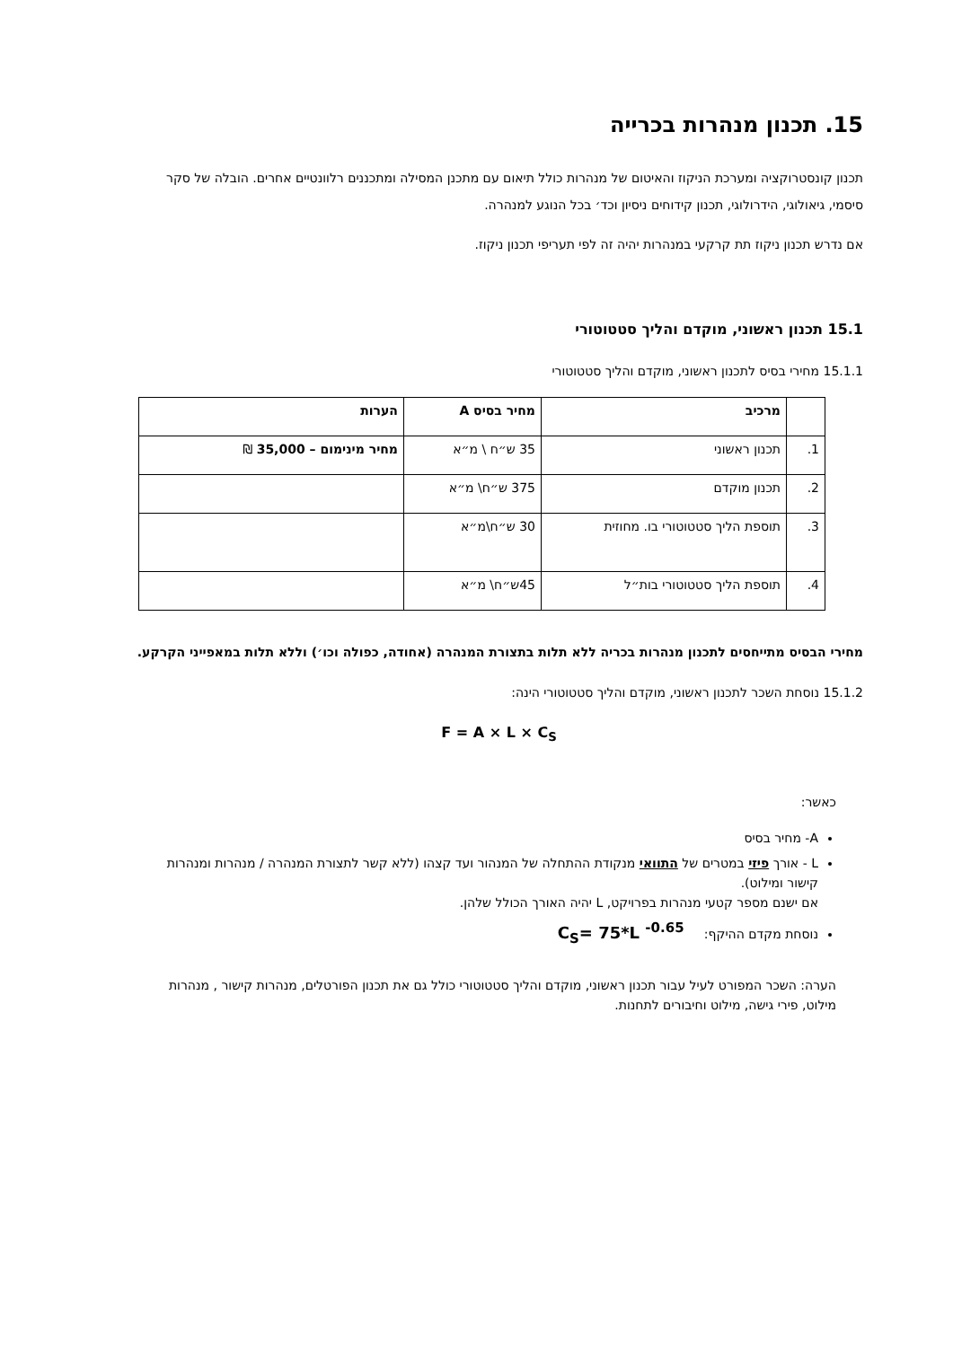15. תכנון מנהרות בכרייה
תכנון קונסטרוקציה ומערכת הניקוז והאיטום של מנהרות כולל תיאום עם מתכנן המסילה ומתכננים רלוונטיים אחרים. הובלה של סקר סיסמי, גיאולוגי, הידרולוגי, תכנון קידוחים ניסיון וכד׳ בכל הנוגע למנהרה.
אם נדרש תכנון ניקוז תת קרקעי במנהרות יהיה זה לפי תעריפי תכנון ניקוז.
15.1 תכנון ראשוני, מוקדם והליך סטטוטורי
15.1.1 מחירי בסיס לתכנון ראשוני, מוקדם והליך סטטוטורי
| | מרכיב | מחיר בסיס A | הערות |
| --- | --- | --- | --- |
| 1. | תכנון ראשוני | 35 ש״ח \ מ״א | מחיר מינימום – 35,000 ₪ |
| 2. | תכנון מוקדם | 375 ש״ח\ מ״א | |
| 3. | תוספת הליך סטטוטורי בו. מחוזית | 30 ש״ח\מ״א | |
| 4. | תוספת הליך סטטוטורי בות״ל | 45ש״ח\ מ״א | |
מחירי הבסיס מתייחסים לתכנון מנהרות בכריה ללא תלות בתצורת המנהרה (אחודה, כפולה וכו׳) וללא תלות במאפייני הקרקע.
15.1.2 נוסחת השכר לתכנון ראשוני, מוקדם והליך סטטוטורי הינה:
F = A × L × C<sub>S</sub>
כאשר:
A- מחיר בסיס
L - אורך פיזי במטרים של התוואי מנקודת ההתחלה של המנהור ועד קצהו (ללא קשר לתצורת המנהרה / מנהרות ומנהרות קישור ומילוט).
אם ישנם מספר קטעי מנהרות בפרויקט, L יהיה האורך הכולל שלהן.
נוסחת מקדם ההיקף: C<sub>S</sub>= 75*L <sup>-0.65</sup>
הערה: השכר המפורט לעיל עבור תכנון ראשוני, מוקדם והליך סטטוטורי כולל גם את תכנון הפורטלים, מנהרות קישור , מנהרות מילוט, פירי גישה, מילוט וחיבורים לתחנות.